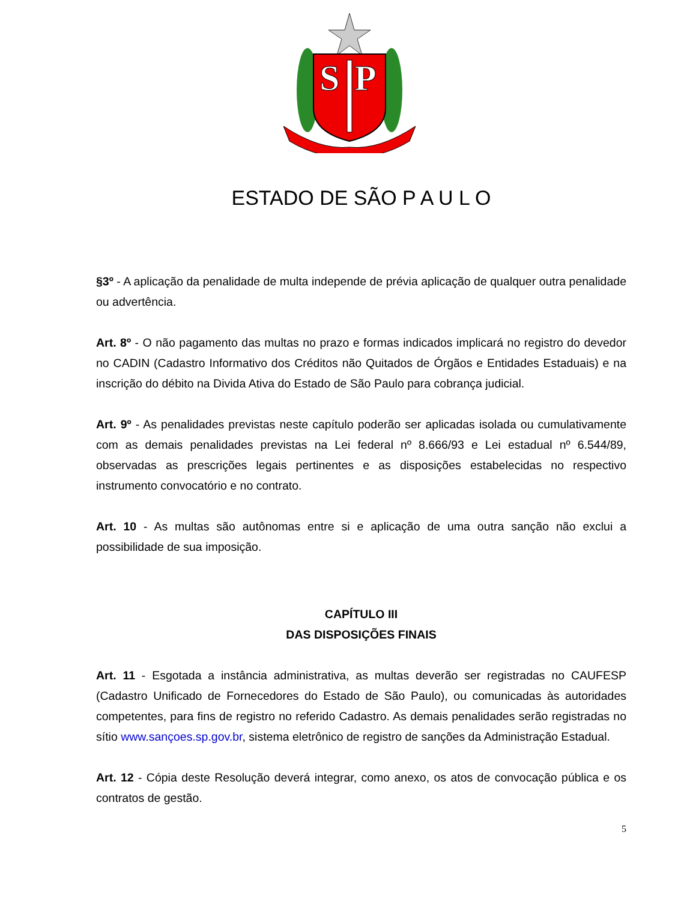S
P
ESTADO DE SÃO P A U L O
§3º - A aplicação da penalidade de multa independe de prévia aplicação de qualquer outra penalidade ou advertência.
Art. 8º - O não pagamento das multas no prazo e formas indicados implicará no registro do devedor no CADIN (Cadastro Informativo dos Créditos não Quitados de Órgãos e Entidades Estaduais) e na inscrição do débito na Divida Ativa do Estado de São Paulo para cobrança judicial.
Art. 9º - As penalidades previstas neste capítulo poderão ser aplicadas isolada ou cumulativamente com as demais penalidades previstas na Lei federal nº 8.666/93 e Lei estadual nº 6.544/89, observadas as prescrições legais pertinentes e as disposições estabelecidas no respectivo instrumento convocatório e no contrato.
Art. 10 - As multas são autônomas entre si e aplicação de uma outra sanção não exclui a possibilidade de sua imposição.
CAPÍTULO III
DAS DISPOSIÇÕES FINAIS
Art. 11 - Esgotada a instância administrativa, as multas deverão ser registradas no CAUFESP (Cadastro Unificado de Fornecedores do Estado de São Paulo), ou comunicadas às autoridades competentes, para fins de registro no referido Cadastro. As demais penalidades serão registradas no sítio www.sançoes.sp.gov.br, sistema eletrônico de registro de sanções da Administração Estadual.
Art. 12 - Cópia deste Resolução deverá integrar, como anexo, os atos de convocação pública e os contratos de gestão.
5